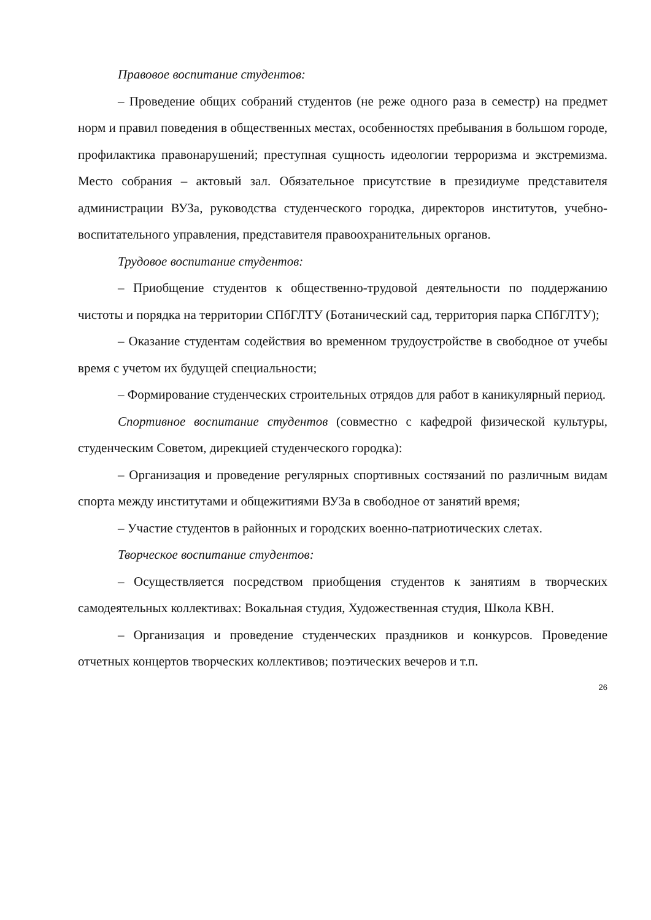Правовое воспитание студентов:
– Проведение общих собраний студентов (не реже одного раза в семестр) на предмет норм и правил поведения в общественных местах, особенностях пребывания в большом городе, профилактика правонарушений; преступная сущность идеологии терроризма и экстремизма. Место собрания – актовый зал. Обязательное присутствие в президиуме представителя администрации ВУЗа, руководства студенческого городка, директоров институтов, учебно-воспитательного управления, представителя правоохранительных органов.
Трудовое воспитание студентов:
– Приобщение студентов к общественно-трудовой деятельности по поддержанию чистоты и порядка на территории СПбГЛТУ (Ботанический сад, территория парка СПбГЛТУ);
– Оказание студентам содействия во временном трудоустройстве в свободное от учебы время с учетом их будущей специальности;
– Формирование студенческих строительных отрядов для работ в каникулярный период.
Спортивное воспитание студентов (совместно с кафедрой физической культуры, студенческим Советом, дирекцией студенческого городка):
– Организация и проведение регулярных спортивных состязаний по различным видам спорта между институтами и общежитиями ВУЗа в свободное от занятий время;
– Участие студентов в районных и городских военно-патриотических слетах.
Творческое воспитание студентов:
– Осуществляется посредством приобщения студентов к занятиям в творческих самодеятельных коллективах: Вокальная студия, Художественная студия, Школа КВН.
– Организация и проведение студенческих праздников и конкурсов. Проведение отчетных концертов творческих коллективов; поэтических вечеров и т.п.
26